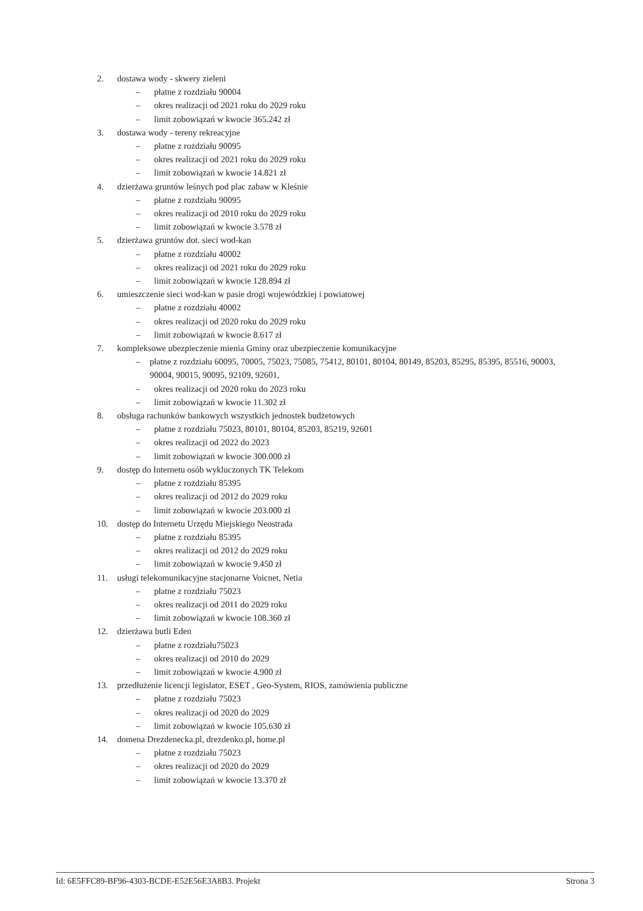2. dostawa wody - skwery zieleni
– płatne z rozdziału 90004
– okres realizacji od 2021 roku do 2029 roku
– limit zobowiązań w kwocie 365.242 zł
3. dostawa wody - tereny rekreacyjne
– płatne z rozdziału 90095
– okres realizacji od 2021 roku do 2029 roku
– limit zobowiązań w kwocie 14.821 zł
4. dzierżawa gruntów leśnych pod plac zabaw w Kleśnie
– płatne z rozdziału 90095
– okres realizacji od 2010 roku do 2029 roku
– limit zobowiązań w kwocie 3.578 zł
5. dzierżawa gruntów dot. sieci wod-kan
– płatne z rozdziału 40002
– okres realizacji od 2021 roku do 2029 roku
– limit zobowiązań w kwocie 128.894 zł
6. umieszczenie sieci wod-kan w pasie drogi wojewódzkiej i powiatowej
– płatne z rozdziału 40002
– okres realizacji od 2020 roku do 2029 roku
– limit zobowiązań w kwocie 8.617 zł
7. kompleksowe ubezpieczenie mienia Gminy oraz ubezpieczenie komunikacyjne
– płatne z rozdziału 60095, 70005, 75023, 75085, 75412, 80101, 80104, 80149, 85203, 85295, 85395, 85516, 90003, 90004, 90015, 90095, 92109, 92601,
– okres realizacji od 2020 roku do 2023 roku
– limit zobowiązań w kwocie 11.302 zł
8. obsługa rachunków bankowych wszystkich jednostek budżetowych
– płatne z rozdziału 75023, 80101, 80104, 85203, 85219, 92601
– okres realizacji od 2022 do 2023
– limit zobowiązań w kwocie 300.000 zł
9. dostęp do Internetu osób wykluczonych TK Telekom
– płatne z rozdziału 85395
– okres realizacji od 2012 do 2029 roku
– limit zobowiązań w kwocie 203.000 zł
10. dostęp do Internetu Urzędu Miejskiego Neostrada
– płatne z rozdziału 85395
– okres realizacji od 2012 do 2029 roku
– limit zobowiązań w kwocie 9.450 zł
11. usługi telekomunikacyjne stacjonarne Voicnet, Netia
– płatne z rozdziału 75023
– okres realizacji od 2011 do 2029 roku
– limit zobowiązań w kwocie 108.360 zł
12. dzierżawa butli Eden
– płatne z rozdziału75023
– okres realizacji od 2010 do 2029
– limit zobowiązań w kwocie 4.900 zł
13. przedłużenie licencji legislator, ESET , Geo-System, RIOS, zamówienia publiczne
– płatne z rozdziału 75023
– okres realizacji od 2020 do 2029
– limit zobowiązań w kwocie 105.630 zł
14. domena Drezdenecka.pl, drezdenko.pl, home.pl
– płatne z rozdziału 75023
– okres realizacji od 2020 do 2029
– limit zobowiązań w kwocie 13.370 zł
Id: 6E5FFC89-BF96-4303-BCDE-E52E56E3A8B3. Projekt Strona 3